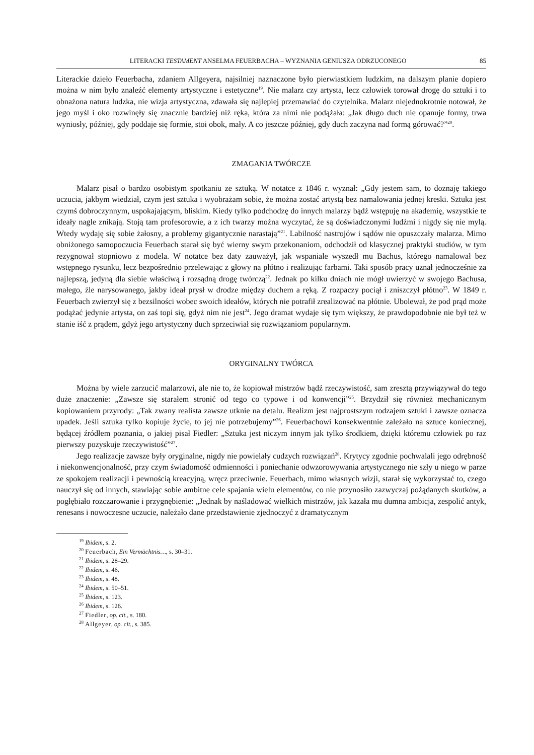LITERACKI TESTAMENT ANSELMA FEUERBACHA – WYZNANIA GENIUSZA ODRZUCONEGO 85
Literackie dzieło Feuerbacha, zdaniem Allgeyera, najsilniej naznaczone było pierwiastkiem ludzkim, na dalszym planie dopiero można w nim było znaleźć elementy artystyczne i estetyczne<sup>19</sup>. Nie malarz czy artysta, lecz człowiek torował drogę do sztuki i to obnażona natura ludzka, nie wizja artystyczna, zdawała się najlepiej przemawiać do czytelnika. Malarz niejednokrotnie notował, że jego myśl i oko rozwinęły się znacznie bardziej niż ręka, która za nimi nie podążała: „Jak długo duch nie opanuje formy, trwa wyniosły, później, gdy poddaje się formie, stoi obok, mały. A co jeszcze później, gdy duch zaczyna nad formą górować?”<sup>20</sup>.
ZMAGANIA TWÓRCZE
Malarz pisał o bardzo osobistym spotkaniu ze sztuką. W notatce z 1846 r. wyznał: „Gdy jestem sam, to doznaję takiego uczucia, jakbym wiedział, czym jest sztuka i wyobrażam sobie, że można zostać artystą bez namalowania jednej kreski. Sztuka jest czymś dobroczynnym, uspokajającym, bliskim. Kiedy tylko podchodzę do innych malarzy bądź wstępuję na akademię, wszystkie te ideały nagle znikają. Stoją tam profesorowie, a z ich twarzy można wyczytać, że są doświadczonymi ludźmi i nigdy się nie mylą. Wtedy wydaję się sobie żałosny, a problemy gigantycznie narastają”<sup>21</sup>. Labilność nastrojów i sądów nie opuszczały malarza. Mimo obniżonego samopoczucia Feuerbach starał się być wierny swym przekonaniom, odchodził od klasycznej praktyki studiów, w tym rezygnował stopniowo z modela. W notatce bez daty zauważył, jak wspaniale wyszedł mu Bachus, którego namalował bez wstępnego rysunku, lecz bezpośrednio przelewając z głowy na płótno i realizując farbami. Taki sposób pracy uznał jednocześnie za najlepszą, jedyną dla siebie właściwą i rozsądną drogę twórczą<sup>22</sup>. Jednak po kilku dniach nie mógł uwierzyć w swojego Bachusa, małego, źle narysowanego, jakby ideał prysł w drodze między duchem a ręką. Z rozpaczy pociął i zniszczył płótno<sup>23</sup>. W 1849 r. Feuerbach zwierzył się z bezsilności wobec swoich ideałów, których nie potrafił zrealizować na płótnie. Ubolewał, że pod prąd może podążać jedynie artysta, on zaś topi się, gdyż nim nie jest<sup>24</sup>. Jego dramat wydaje się tym większy, że prawdopodobnie nie był też w stanie iść z prądem, gdyż jego artystyczny duch sprzeciwiał się rozwiązaniom popularnym.
ORYGINALNY TWÓRCA
Można by wiele zarzucić malarzowi, ale nie to, że kopiował mistrzów bądź rzeczywistość, sam zresztą przywiązywał do tego duże znaczenie: „Zawsze się starałem stronić od tego co typowe i od konwencji”<sup>25</sup>. Brzydził się również mechanicznym kopiowaniem przyrody: „Tak zwany realista zawsze utknie na detalu. Realizm jest najprostszym rodzajem sztuki i zawsze oznacza upadek. Jeśli sztuka tylko kopiuje życie, to jej nie potrzebujemy”<sup>26</sup>. Feuerbachowi konsekwentnie zależało na sztuce koniecznej, będącej źródłem poznania, o jakiej pisał Fiedler: „Sztuka jest niczym innym jak tylko środkiem, dzięki któremu człowiek po raz pierwszy pozyskuje rzeczywistość”<sup>27</sup>.
Jego realizacje zawsze były oryginalne, nigdy nie powielały cudzych rozwiązań<sup>28</sup>. Krytycy zgodnie pochwalali jego odrębność i niekonwencjonalność, przy czym świadomość odmienności i poniechanie odwzorowywania artystycznego nie szły u niego w parze ze spokojem realizacji i pewnością kreacyjną, wręcz przeciwnie. Feuerbach, mimo własnych wizji, starał się wykorzystać to, czego nauczył się od innych, stawiając sobie ambitne cele spajania wielu elementów, co nie przynosiło zazwyczaj pożądanych skutków, a pogłębiało rozczarowanie i przygnębienie: „Jednak by naśladować wielkich mistrzów, jak kazała mu dumna ambicja, zespolić antyk, renesans i nowoczesne uczucie, należało dane przedstawienie zjednoczyć z dramatycznym
<sup>19</sup> Ibidem, s. 2.
<sup>20</sup> Feuerbach, Ein Vermächtnis…, s. 30–31.
<sup>21</sup> Ibidem, s. 28–29.
<sup>22</sup> Ibidem, s. 46.
<sup>23</sup> Ibidem, s. 48.
<sup>24</sup> Ibidem, s. 50–51.
<sup>25</sup> Ibidem, s. 123.
<sup>26</sup> Ibidem, s. 126.
<sup>27</sup> Fiedler, op. cit., s. 180.
<sup>28</sup> Allgeyer, op. cit., s. 385.